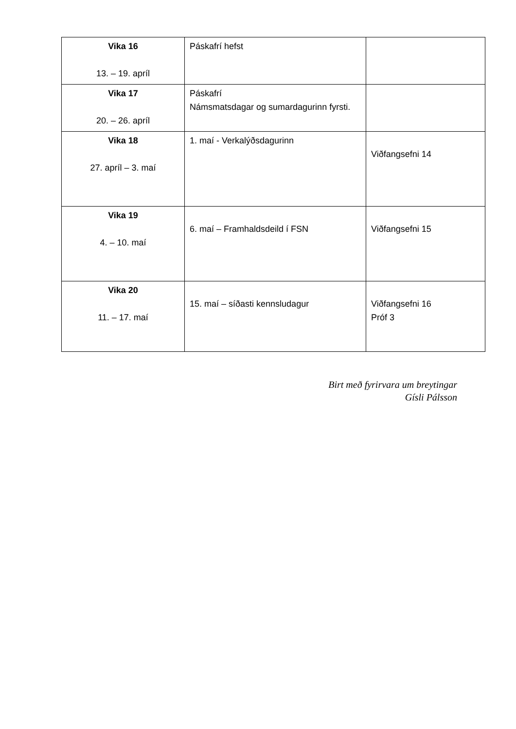| Vika 16 13. – 19. apríl | Páskafrí hefst | |
| Vika 17 20. – 26. apríl | Páskafrí Námsmatsdagar og sumardagurinn fyrsti. | |
| Vika 18 27. apríl – 3. maí | 1. maí - Verkalýðsdagurinn | Viðfangsefni 14 |
| Vika 19 4. – 10. maí | 6. maí – Framhaldsdeild í FSN | Viðfangsefni 15 |
| Vika 20 11. – 17. maí | 15. maí – síðasti kennsludagur | Viðfangsefni 16 Próf 3 |
Birt með fyrirvara um breytingar
Gísli Pálsson